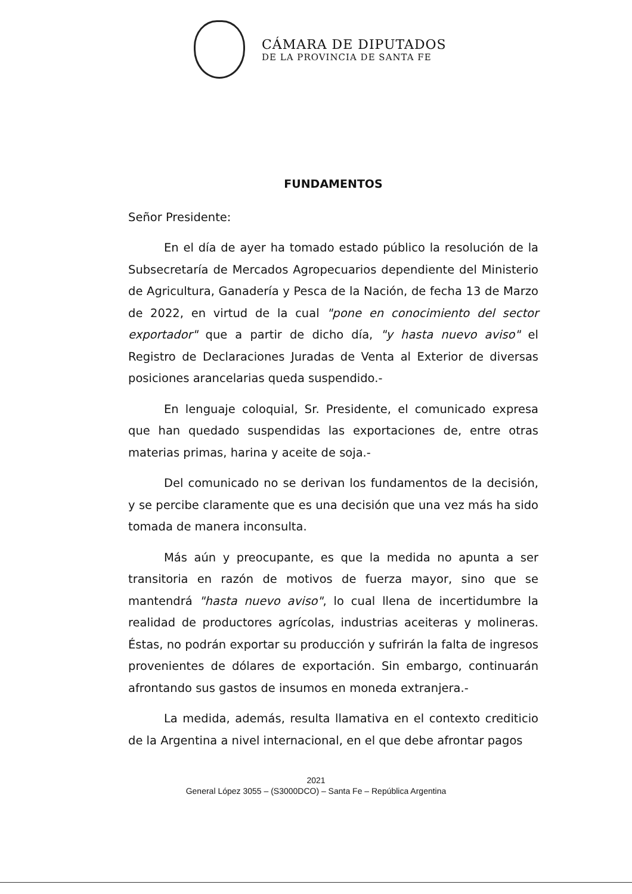CÁMARA DE DIPUTADOS
DE LA PROVINCIA DE SANTA FE
FUNDAMENTOS
Señor Presidente:
En el día de ayer ha tomado estado público la resolución de la Subsecretaría de Mercados Agropecuarios dependiente del Ministerio de Agricultura, Ganadería y Pesca de la Nación, de fecha 13 de Marzo de 2022, en virtud de la cual "pone en conocimiento del sector exportador" que a partir de dicho día, "y hasta nuevo aviso" el Registro de Declaraciones Juradas de Venta al Exterior de diversas posiciones arancelarias queda suspendido.-
En lenguaje coloquial, Sr. Presidente, el comunicado expresa que han quedado suspendidas las exportaciones de, entre otras materias primas, harina y aceite de soja.-
Del comunicado no se derivan los fundamentos de la decisión, y se percibe claramente que es una decisión que una vez más ha sido tomada de manera inconsulta.
Más aún y preocupante, es que la medida no apunta a ser transitoria en razón de motivos de fuerza mayor, sino que se mantendrá "hasta nuevo aviso", lo cual llena de incertidumbre la realidad de productores agrícolas, industrias aceiteras y molineras. Éstas, no podrán exportar su producción y sufrirán la falta de ingresos provenientes de dólares de exportación. Sin embargo, continuarán afrontando sus gastos de insumos en moneda extranjera.-
La medida, además, resulta llamativa en el contexto crediticio de la Argentina a nivel internacional, en el que debe afrontar pagos
2021
General López 3055 – (S3000DCO) – Santa Fe – República Argentina